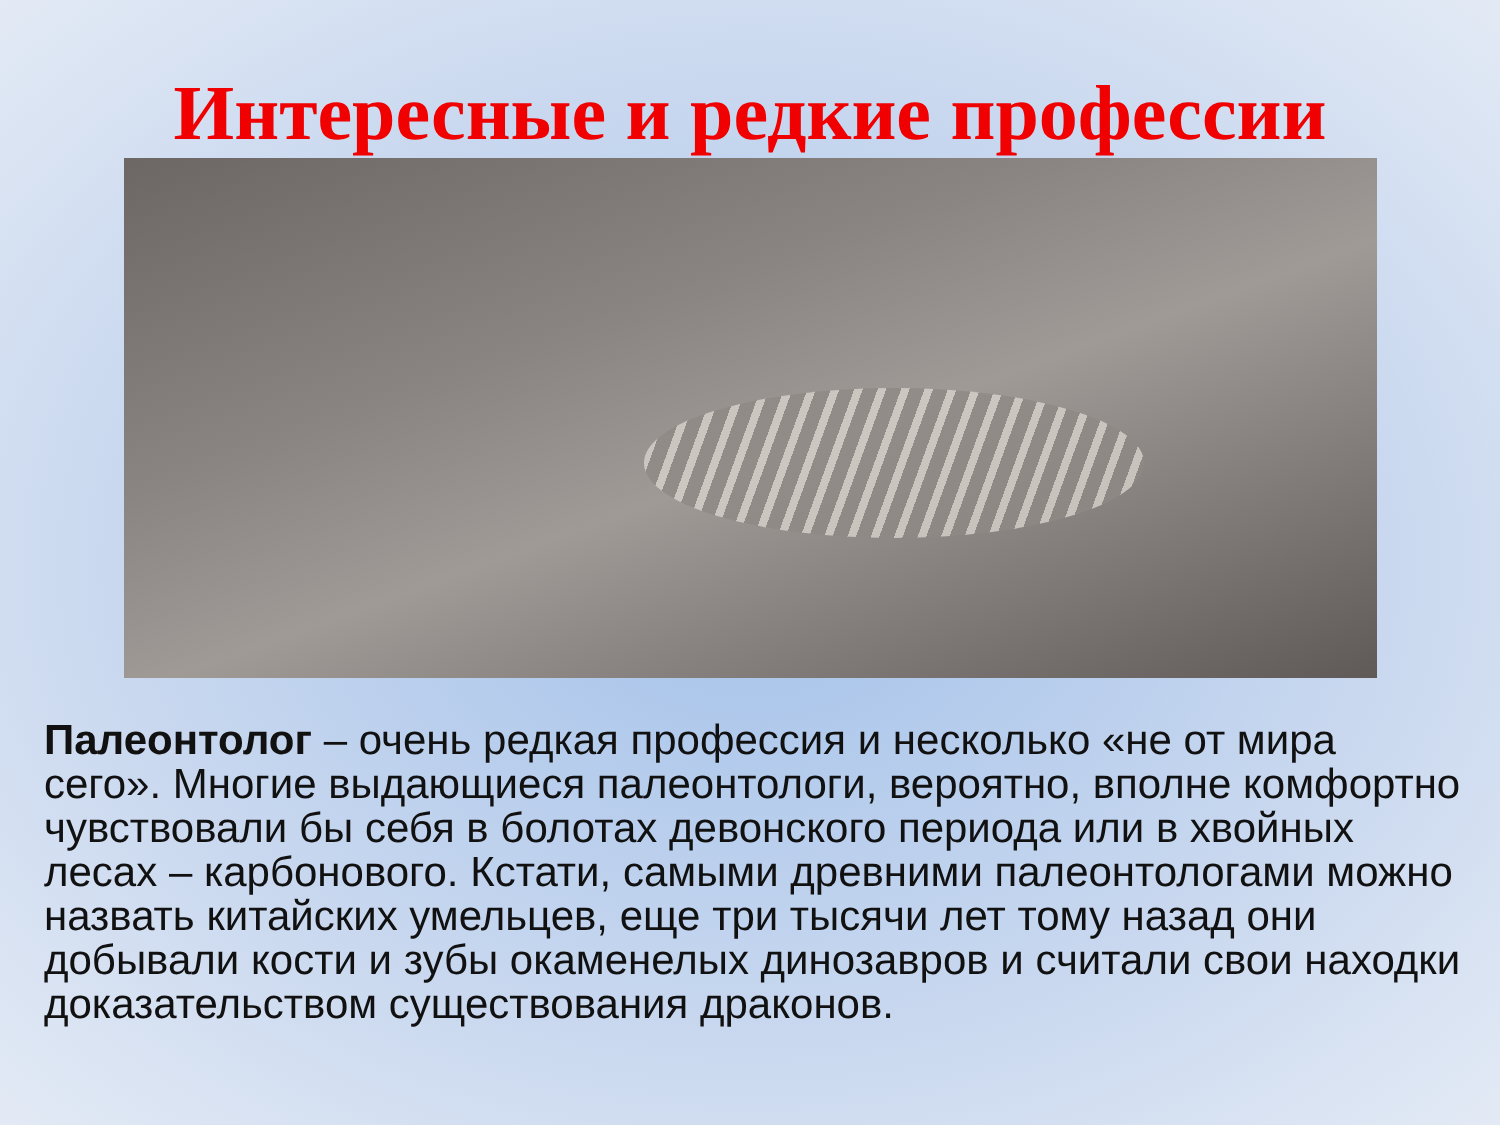Интересные и редкие профессии
Палеонтолог – очень редкая профессия и несколько «не от мира сего». Многие выдающиеся палеонтологи, вероятно, вполне комфортно чувствовали бы себя в болотах девонского периода или в хвойных лесах – карбонового. Кстати, самыми древними палеонтологами можно назвать китайских умельцев, еще три тысячи лет тому назад они добывали кости и зубы окаменелых динозавров и считали свои находки доказательством существования драконов.